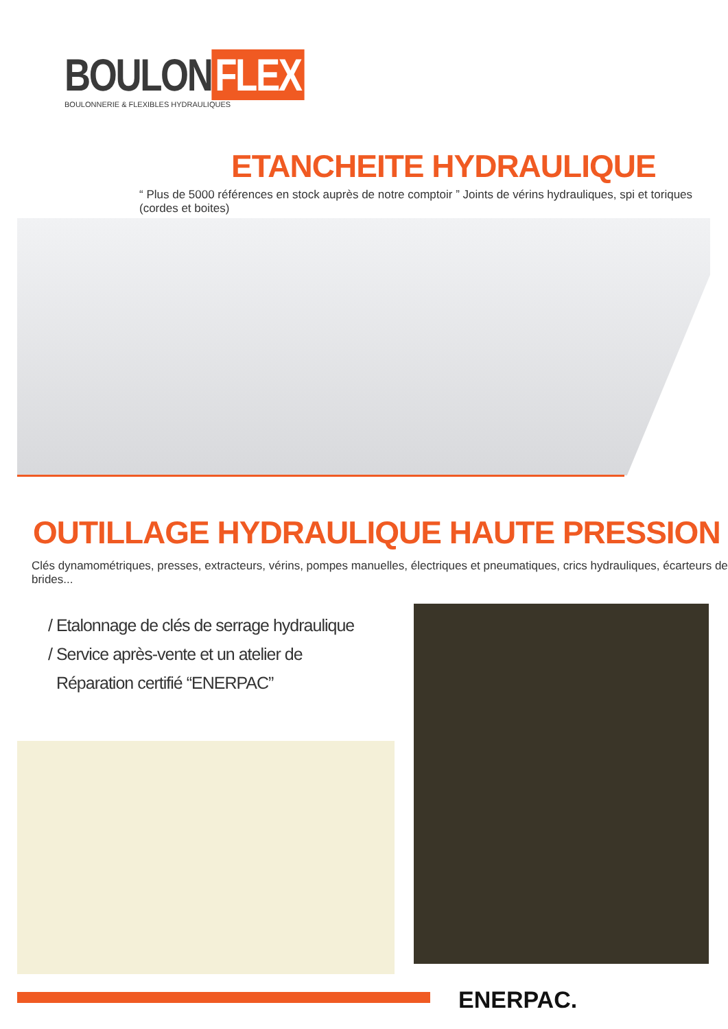BOULON FLEX
BOULONNERIE & FLEXIBLES HYDRAULIQUES
ETANCHEITE HYDRAULIQUE
“ Plus de 5000 références en stock auprès de notre comptoir ” Joints de vérins hydrauliques, spi et toriques (cordes et boites)
OUTILLAGE HYDRAULIQUE HAUTE PRESSION
Clés dynamométriques, presses, extracteurs, vérins, pompes manuelles, électriques et pneumatiques, crics hydrauliques, écarteurs de brides...
/ Etalonnage de clés de serrage hydraulique
/ Service après-vente et un atelier de
Réparation certifié “ENERPAC”
ENERPAC.